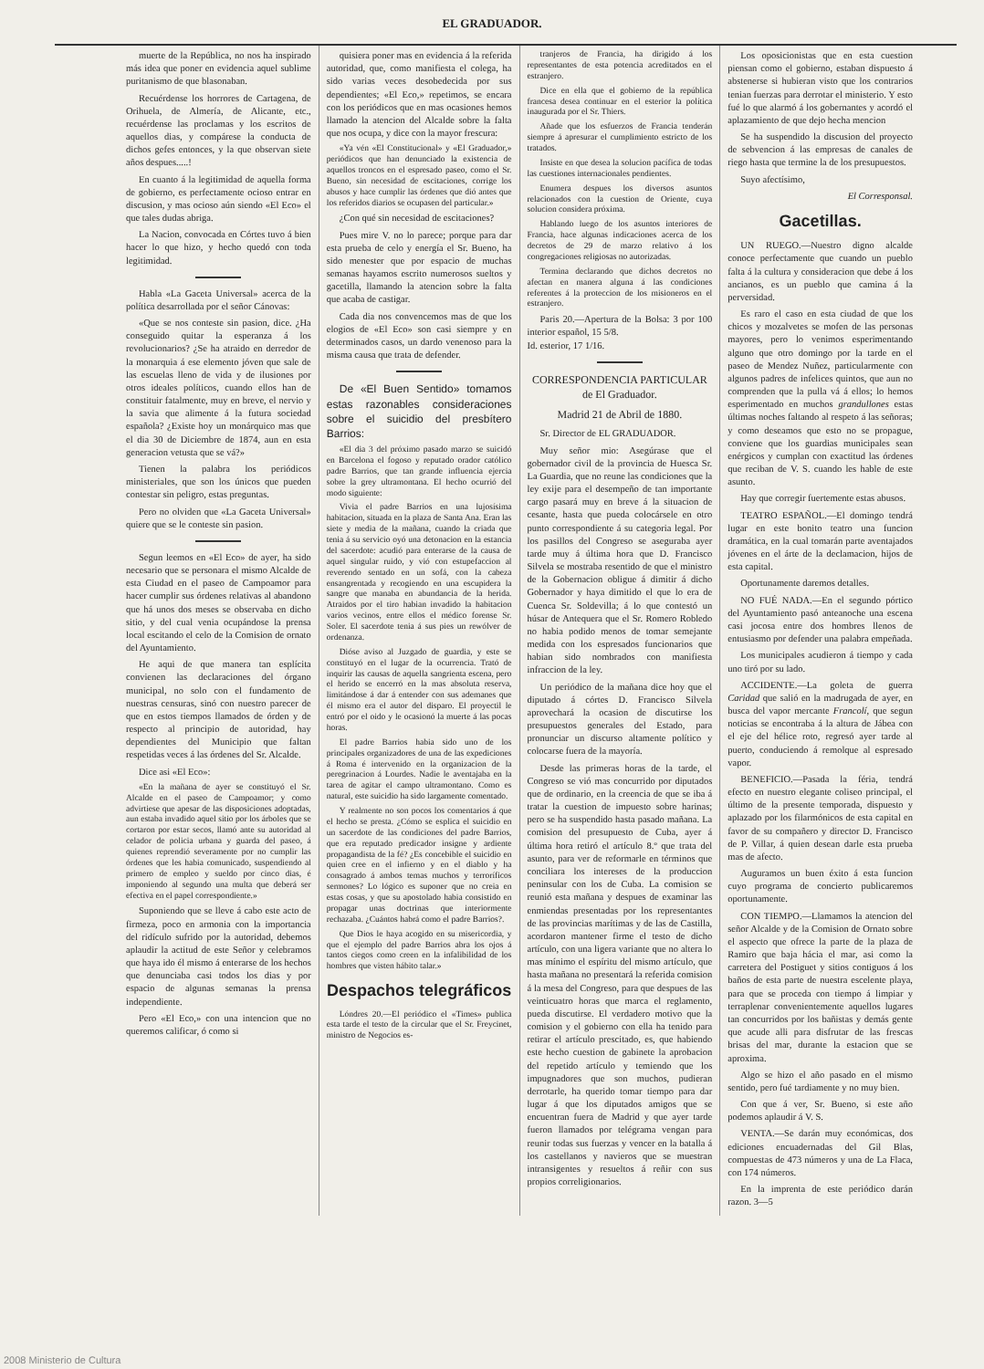EL GRADUADOR.
muerte de la República, no nos ha inspirado más idea que poner en evidencia aquel sublime puritanismo de que blasonaban.
Recuérdense los horrores de Cartagena, de Orihuela, de Almería, de Alicante, etc., recuérdense las proclamas y los escritos de aquellos dias, y compárese la conducta de dichos gefes entonces, y la que observan siete años despues.....!
En cuanto á la legitimidad de aquella forma de gobierno, es perfectamente ocioso entrar en discusion, y mas ocioso aún siendo «El Eco» el que tales dudas abriga.
La Nacion, convocada en Córtes tuvo á bien hacer lo que hizo, y hecho quedó con toda legitimidad.
Habla «La Gaceta Universal» acerca de la política desarrollada por el señor Cánovas:
«Que se nos conteste sin pasion, dice. ¿Ha conseguido quitar la esperanza á los revolucionarios? ¿Se ha atraido en derredor de la monarquia á ese elemento jóven que sale de las escuelas lleno de vida y de ilusiones por otros ideales políticos, cuando ellos han de constituir fatalmente, muy en breve, el nervio y la savia que alimente á la futura sociedad española? ¿Existe hoy un monárquico mas que el dia 30 de Diciembre de 1874, aun en esta generacion vetusta que se vá?»
Tienen la palabra los periódicos ministeriales, que son los únicos que pueden contestar sin peligro, estas preguntas.
Pero no olviden que «La Gaceta Universal» quiere que se le conteste sin pasion.
Segun leemos en «El Eco» de ayer, ha sido necesario que se personara el mismo Alcalde de esta Ciudad en el paseo de Campoamor para hacer cumplir sus órdenes relativas al abandono que há unos dos meses se observaba en dicho sitio, y del cual venia ocupándose la prensa local escitando el celo de la Comision de ornato del Ayuntamiento.
He aqui de que manera tan esplícita convienen las declaraciones del órgano municipal, no solo con el fundamento de nuestras censuras, sinó con nuestro parecer de que en estos tiempos llamados de órden y de respecto al principio de autoridad, hay dependientes del Municipio que faltan respetidas veces á las órdenes del Sr. Alcalde.
Dice asi «El Eco»:
«En la mañana de ayer se constituyó el Sr. Alcalde en el paseo de Campoamor; y como advirtiese que apesar de las disposiciones adoptadas, aun estaba invadido aquel sitio por los árboles que se cortaron por estar secos, llamó ante su autoridad al celador de policia urbana y guarda del paseo, á quienes reprendió severamente por no cumplir las órdenes que les habia comunicado, suspendiendo al primero de empleo y sueldo por cinco dias, é imponiendo al segundo una multa que deberá ser efectiva en el papel correspondiente.»
Suponiendo que se lleve á cabo este acto de firmeza, poco en armonia con la importancia del ridículo sufrido por la autoridad, debemos aplaudir la actitud de este Señor y celebramos que haya ido él mismo á enterarse de los hechos que denunciaba casi todos los dias y por espacio de algunas semanas la prensa independiente.
Pero «El Eco,» con una intencion que no queremos calificar, ó como si
quisiera poner mas en evidencia á la referida autoridad, que, como manifiesta el colega, ha sido varias veces desobedecida por sus dependientes; «El Eco,» repetimos, se encara con los periódicos que en mas ocasiones hemos llamado la atencion del Alcalde sobre la falta que nos ocupa, y dice con la mayor frescura:
«Ya vén «El Constitucional» y «El Graduador,» periódicos que han denunciado la existencia de aquellos troncos en el espresado paseo, como el Sr. Bueno, sin necesidad de escitaciones, corrige los abusos y hace cumplir las órdenes que dió antes que los referidos diarios se ocupasen del particular.»
¿Con qué sin necesidad de escitaciones?
Pues mire V. no lo parece; porque para dar esta prueba de celo y energía el Sr. Bueno, ha sido menester que por espacio de muchas semanas hayamos escrito numerosos sueltos y gacetilla, llamando la atencion sobre la falta que acaba de castigar.
Cada dia nos convencemos mas de que los elogios de «El Eco» son casi siempre y en determinados casos, un dardo venenoso para la misma causa que trata de defender.
De «El Buen Sentido» tomamos estas razonables consideraciones sobre el suicidio del presbítero Barrios:
«El dia 3 del próximo pasado marzo se suicidó en Barcelona el fogoso y reputado orador católico padre Barrios, que tan grande influencia ejercia sobre la grey ultramontana. El hecho ocurrió del modo siguiente:
Vivia el padre Barrios en una lujosísima habitacion, situada en la plaza de Santa Ana. Eran las siete y media de la mañana, cuando la criada que tenia á su servicio oyó una detonacion en la estancia del sacerdote: acudió para enterarse de la causa de aquel singular ruido, y vió con estupefaccion al reverendo sentado en un sofá, con la cabeza ensangrentada y recogiendo en una escupidera la sangre que manaba en abundancia de la herida. Atraidos por el tiro habian invadido la habitacion varios vecinos, entre ellos el médico forense Sr. Soler. El sacerdote tenia á sus pies un rewólver de ordenanza.
Dióse aviso al Juzgado de guardia, y este se constituyó en el lugar de la ocurrencia. Trató de inquirir las causas de aquella sangrienta escena, pero el herido se encerró en la mas absoluta reserva, limitándose á dar á entender con sus ademanes que él mismo era el autor del disparo. El proyectil le entró por el oido y le ocasionó la muerte á las pocas horas.
El padre Barrios habia sido uno de los principales organizadores de una de las expediciones á Roma é intervenido en la organizacion de la peregrinacion á Lourdes. Nadie le aventajaba en la tarea de agitar el campo ultramontano. Como es natural, este suicidio ha sido largamente comentado.
Y realmente no son pocos los comentarios á que el hecho se presta. ¿Cómo se esplica el suicidio en un sacerdote de las condiciones del padre Barrios, que era reputado predicador insigne y ardiente propagandista de la fé? ¿Es concebible el suicidio en quien cree en el infierno y en el diablo y ha consagrado á ambos temas muchos y terroríficos sermones? Lo lógico es suponer que no creia en estas cosas, y que su apostolado habia consistido en propagar unas doctrinas que interiormente rechazaba. ¿Cuántos habrá como el padre Barrios?.
Que Dios le haya acogido en su misericordia, y que el ejemplo del padre Barrios abra los ojos á tantos ciegos como creen en la infalibilidad de los hombres que visten hábito talar.»
Despachos telegráficos
Lóndres 20.—El periódico el «Times» publica esta tarde el testo de la circular que el Sr. Freycinet, ministro de Negocios es-
tranjeros de Francia, ha dirigido á los representantes de esta potencia acreditados en el estranjero.
Dice en ella que el gobierno de la república francesa desea continuar en el esterior la política inaugurada por el Sr. Thiers.
Añade que los esfuerzos de Francia tenderán siempre á apresurar el cumplimiento estricto de los tratados.
Insiste en que desea la solucion pacífica de todas las cuestiones internacionales pendientes.
Enumera despues los diversos asuntos relacionados con la cuestion de Oriente, cuya solucion considera próxima.
Hablando luego de los asuntos interiores de Francia, hace algunas indicaciones acerca de los decretos de 29 de marzo relativo á los congregaciones religiosas no autorizadas.
Termina declarando que dichos decretos no afectan en manera alguna á las condiciones referentes á la proteccion de los misioneros en el estranjero.
Paris 20.—Apertura de la Bolsa: 3 por 100 interior español, 15 5/8.
Id. esterior, 17 1/16.
CORRESPONDENCIA PARTICULAR
de El Graduador.
Madrid 21 de Abril de 1880.
Sr. Director de EL GRADUADOR.
Muy señor mio: Asegúrase que el gobernador civil de la provincia de Huesca Sr. La Guardia, que no reune las condiciones que la ley exije para el desempeño de tan importante cargo pasará muy en breve á la situacion de cesante, hasta que pueda colocársele en otro punto correspondiente á su categoria legal. Por los pasillos del Congreso se aseguraba ayer tarde muy á última hora que D. Francisco Silvela se mostraba resentido de que el ministro de la Gobernacion obligue á dimitir á dicho Gobernador y haya dimitido el que lo era de Cuenca Sr. Soldevilla; á lo que contestó un húsar de Antequera que el Sr. Romero Robledo no habia podido menos de tomar semejante medida con los espresados funcionarios que habian sido nombrados con manifiesta infraccion de la ley.
Un periódico de la mañana dice hoy que el diputado á córtes D. Francisco Silvela aprovechará la ocasion de discutirse los presupuestos generales del Estado, para pronunciar un discurso altamente político y colocarse fuera de la mayoría.
Desde las primeras horas de la tarde, el Congreso se vió mas concurrido por diputados que de ordinario, en la creencia de que se iba á tratar la cuestion de impuesto sobre harinas; pero se ha suspendido hasta pasado mañana. La comision del presupuesto de Cuba, ayer á última hora retiró el artículo 8.º que trata del asunto, para ver de reformarle en términos que conciliara los intereses de la produccion peninsular con los de Cuba. La comision se reunió esta mañana y despues de examinar las enmiendas presentadas por los representantes de las provincias marítimas y de las de Castilla, acordaron mantener firme el testo de dicho artículo, con una ligera variante que no altera lo mas mínimo el espíritu del mismo artículo, que hasta mañana no presentará la referida comision á la mesa del Congreso, para que despues de las veinticuatro horas que marca el reglamento, pueda discutirse. El verdadero motivo que la comision y el gobierno con ella ha tenido para retirar el artículo prescitado, es, que habiendo este hecho cuestion de gabinete la aprobacion del repetido artículo y temiendo que los impugnadores que son muchos, pudieran derrotarle, ha querido tomar tiempo para dar lugar á que los diputados amigos que se encuentran fuera de Madrid y que ayer tarde fueron llamados por telégrama vengan para reunir todas sus fuerzas y vencer en la batalla á los castellanos y navieros que se muestran intransigentes y resueltos á reñir con sus propios correligionarios.
Los oposicionistas que en esta cuestion piensan como el gobierno, estaban dispuesto á abstenerse si hubieran visto que los contrarios tenian fuerzas para derrotar el ministerio. Y esto fué lo que alarmó á los gobernantes y acordó el aplazamiento de que dejo hecha mencion
Se ha suspendido la discusion del proyecto de sebvencion á las empresas de canales de riego hasta que termine la de los presupuestos.
Suyo afectísimo,
El Corresponsal.
Gacetillas.
UN RUEGO.—Nuestro digno alcalde conoce perfectamente que cuando un pueblo falta á la cultura y consideracion que debe á los ancianos, es un pueblo que camina á la perversidad.
Es raro el caso en esta ciudad de que los chicos y mozalvetes se mofen de las personas mayores, pero lo venimos esperimentando alguno que otro domingo por la tarde en el paseo de Mendez Nuñez, particularmente con algunos padres de infelices quintos, que aun no comprenden que la pulla vá á ellos; lo hemos esperimentado en muchos grandullones estas últimas noches faltando al respeto á las señoras; y como deseamos que esto no se propague, conviene que los guardias municipales sean enérgicos y cumplan con exactitud las órdenes que reciban de V. S. cuando les hable de este asunto.
Hay que corregir fuertemente estas abusos.
TEATRO ESPAÑOL.—El domingo tendrá lugar en este bonito teatro una funcion dramática, en la cual tomarán parte aventajados jóvenes en el árte de la declamacion, hijos de esta capital.
Oportunamente daremos detalles.
NO FUÉ NADA.—En el segundo pórtico del Ayuntamiento pasó anteanoche una escena casi jocosa entre dos hombres llenos de entusiasmo por defender una palabra empeñada.
Los municipales acudieron á tiempo y cada uno tiró por su lado.
ACCIDENTE.—La goleta de guerra Caridad que salió en la madrugada de ayer, en busca del vapor mercante Francolí, que segun noticias se encontraba á la altura de Jábea con el eje del hélice roto, regresó ayer tarde al puerto, conduciendo á remolque al espresado vapor.
BENEFICIO.—Pasada la féria, tendrá efecto en nuestro elegante coliseo principal, el último de la presente temporada, dispuesto y aplazado por los filarmónicos de esta capital en favor de su compañero y director D. Francisco de P. Villar, á quien desean darle esta prueba mas de afecto.
Auguramos un buen éxito á esta funcion cuyo programa de concierto publicaremos oportunamente.
CON TIEMPO.—Llamamos la atencion del señor Alcalde y de la Comision de Ornato sobre el aspecto que ofrece la parte de la plaza de Ramiro que baja hácia el mar, asi como la carretera del Postiguet y sitios contiguos á los baños de esta parte de nuestra escelente playa, para que se proceda con tiempo á limpiar y terraplenar convenientemente aquellos lugares tan concurridos por los bañistas y demás gente que acude alli para disfrutar de las frescas brisas del mar, durante la estacion que se aproxima.
Algo se hizo el año pasado en el mismo sentido, pero fué tardiamente y no muy bien.
Con que á ver, Sr. Bueno, si este año podemos aplaudir á V. S.
VENTA.—Se darán muy económicas, dos ediciones encuadernadas del Gil Blas, compuestas de 473 números y una de La Flaca, con 174 números.
En la imprenta de este periódico darán razon. 3—5
2008 Ministerio de Cultura